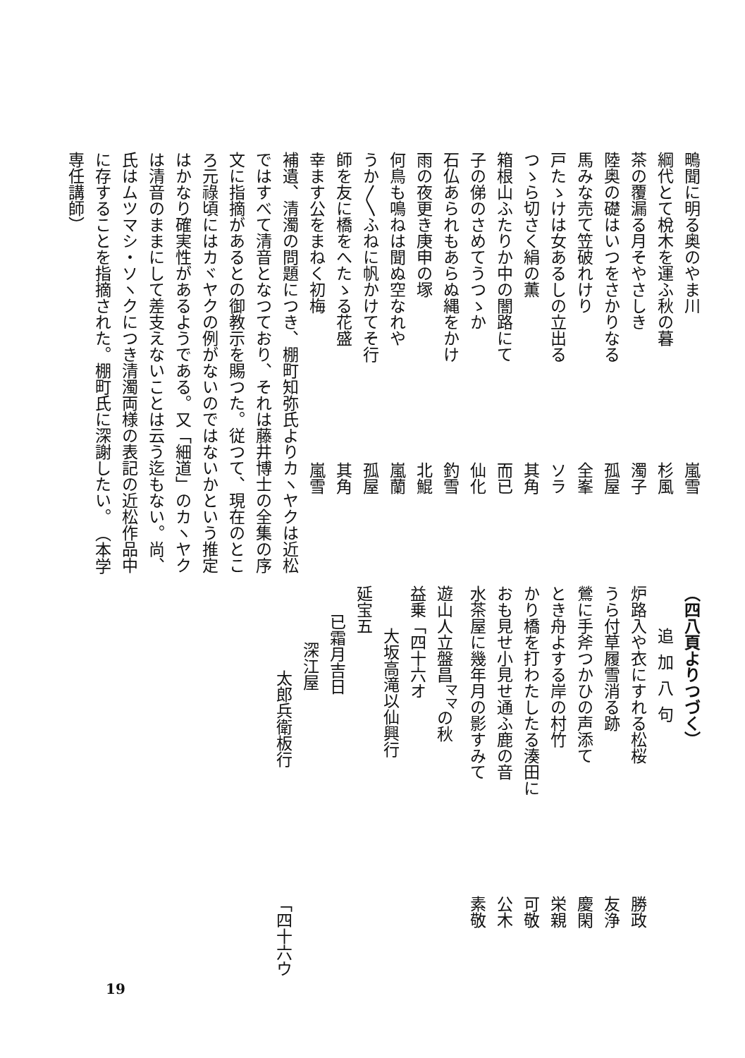鴫聞に明る奥のやま川 嵐雪
綱代とて梲木を運ふ秋の暮 杉風
茶の覆漏る月そやさしき 濁子
陸奥の礎はいつをさかりなる 孤屋
馬みな売て笠破れけり 全峯
戸たゝけは女あるしの立出る ソラ
つゝら切さく絹の薫 其角
箱根山ふたりか中の闇路にて 而已
子の俤のさめてうつゝか 仙化
石仏あられもあらぬ縄をかけ 釣雪
雨の夜更き庚申の塚 北鯤
何鳥も鳴ねは聞ぬ空なれや 嵐蘭
うか〳〵ふねに帆かけてそ行 孤屋
師を友に橋をへたゝる花盛 其角
幸ます公をまねく初梅 嵐雪
補遺、清濁の問題につき、棚町知弥氏よりカヽヤクは近松ではすべて清音となつており、それは藤井博士の全集の序文に指摘があるとの御教示を賜つた。従つて、現在のところ元祿頃にはカヾヤクの例がないのではないかという推定はかなり確実性があるようである。又「細道」のカヽヤクは清音のままにして差支えないことは云う迄もない。尚、氏はムツマシ・ソヽクにつき清濁両様の表記の近松作品中に存することを指摘された。棚町氏に深謝したい。　（本学専任講師）
（四八頁よりつづく）
追加八句
炉路入や衣にすれる松桜 勝政
うら付草履雪消る跡 友浄
鶯に手斧つかひの声添て 慶閑
とき舟よする岸の村竹 栄親
かり橋を打わたしたる湊田に 可敬
おも見せ小見せ通ふ鹿の音 公木
水茶屋に幾年月の影すみて 素敬
遊山人立盤昌<sup>ママ</sup>の秋 益乗「四十六オ
大坂高滝以仙興行
延宝五
已霜月吉日
深江屋
太郎兵衛板行「四十六ウ
19